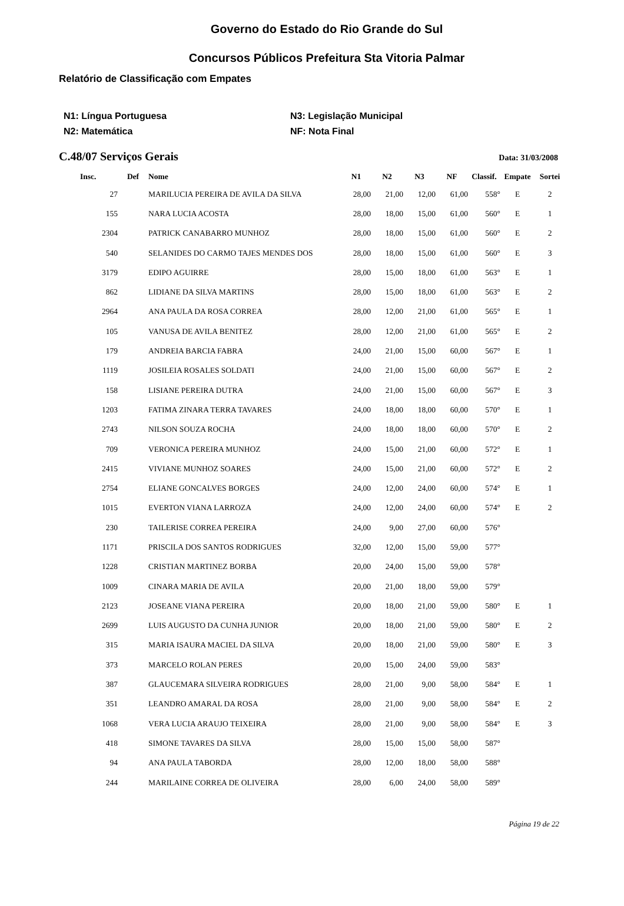Governo do Estado do Rio Grande do Sul
Concursos Públicos Prefeitura Sta Vitoria Palmar
Relatório de Classificação com Empates
N1: Língua Portuguesa
N3: Legislação Municipal
N2: Matemática
NF: Nota Final
C.48/07 Serviços Gerais Data: 31/03/2008
| Insc. | Def | Nome | N1 | N2 | N3 | NF | Classif. | Empate | Sortei |
| --- | --- | --- | --- | --- | --- | --- | --- | --- | --- |
| 27 | | MARILUCIA PEREIRA DE AVILA DA SILVA | 28,00 | 21,00 | 12,00 | 61,00 | 558° | E | 2 |
| 155 | | NARA LUCIA ACOSTA | 28,00 | 18,00 | 15,00 | 61,00 | 560° | E | 1 |
| 2304 | | PATRICK CANABARRO MUNHOZ | 28,00 | 18,00 | 15,00 | 61,00 | 560° | E | 2 |
| 540 | | SELANIDES DO CARMO TAJES MENDES DOS | 28,00 | 18,00 | 15,00 | 61,00 | 560° | E | 3 |
| 3179 | | EDIPO AGUIRRE | 28,00 | 15,00 | 18,00 | 61,00 | 563° | E | 1 |
| 862 | | LIDIANE DA SILVA MARTINS | 28,00 | 15,00 | 18,00 | 61,00 | 563° | E | 2 |
| 2964 | | ANA PAULA DA ROSA CORREA | 28,00 | 12,00 | 21,00 | 61,00 | 565° | E | 1 |
| 105 | | VANUSA DE AVILA BENITEZ | 28,00 | 12,00 | 21,00 | 61,00 | 565° | E | 2 |
| 179 | | ANDREIA BARCIA FABRA | 24,00 | 21,00 | 15,00 | 60,00 | 567° | E | 1 |
| 1119 | | JOSILEIA ROSALES SOLDATI | 24,00 | 21,00 | 15,00 | 60,00 | 567° | E | 2 |
| 158 | | LISIANE PEREIRA DUTRA | 24,00 | 21,00 | 15,00 | 60,00 | 567° | E | 3 |
| 1203 | | FATIMA ZINARA TERRA TAVARES | 24,00 | 18,00 | 18,00 | 60,00 | 570° | E | 1 |
| 2743 | | NILSON SOUZA ROCHA | 24,00 | 18,00 | 18,00 | 60,00 | 570° | E | 2 |
| 709 | | VERONICA PEREIRA MUNHOZ | 24,00 | 15,00 | 21,00 | 60,00 | 572° | E | 1 |
| 2415 | | VIVIANE MUNHOZ SOARES | 24,00 | 15,00 | 21,00 | 60,00 | 572° | E | 2 |
| 2754 | | ELIANE GONCALVES BORGES | 24,00 | 12,00 | 24,00 | 60,00 | 574° | E | 1 |
| 1015 | | EVERTON VIANA LARROZA | 24,00 | 12,00 | 24,00 | 60,00 | 574° | E | 2 |
| 230 | | TAILERISE CORREA PEREIRA | 24,00 | 9,00 | 27,00 | 60,00 | 576° | | |
| 1171 | | PRISCILA DOS SANTOS RODRIGUES | 32,00 | 12,00 | 15,00 | 59,00 | 577° | | |
| 1228 | | CRISTIAN MARTINEZ BORBA | 20,00 | 24,00 | 15,00 | 59,00 | 578° | | |
| 1009 | | CINARA MARIA DE AVILA | 20,00 | 21,00 | 18,00 | 59,00 | 579° | | |
| 2123 | | JOSEANE VIANA PEREIRA | 20,00 | 18,00 | 21,00 | 59,00 | 580° | E | 1 |
| 2699 | | LUIS AUGUSTO DA CUNHA JUNIOR | 20,00 | 18,00 | 21,00 | 59,00 | 580° | E | 2 |
| 315 | | MARIA ISAURA MACIEL DA SILVA | 20,00 | 18,00 | 21,00 | 59,00 | 580° | E | 3 |
| 373 | | MARCELO ROLAN PERES | 20,00 | 15,00 | 24,00 | 59,00 | 583° | | |
| 387 | | GLAUCEMARA SILVEIRA RODRIGUES | 28,00 | 21,00 | 9,00 | 58,00 | 584° | E | 1 |
| 351 | | LEANDRO AMARAL DA ROSA | 28,00 | 21,00 | 9,00 | 58,00 | 584° | E | 2 |
| 1068 | | VERA LUCIA ARAUJO TEIXEIRA | 28,00 | 21,00 | 9,00 | 58,00 | 584° | E | 3 |
| 418 | | SIMONE TAVARES DA SILVA | 28,00 | 15,00 | 15,00 | 58,00 | 587° | | |
| 94 | | ANA PAULA TABORDA | 28,00 | 12,00 | 18,00 | 58,00 | 588° | | |
| 244 | | MARILAINE CORREA DE OLIVEIRA | 28,00 | 6,00 | 24,00 | 58,00 | 589° | | |
Página 19 de 22